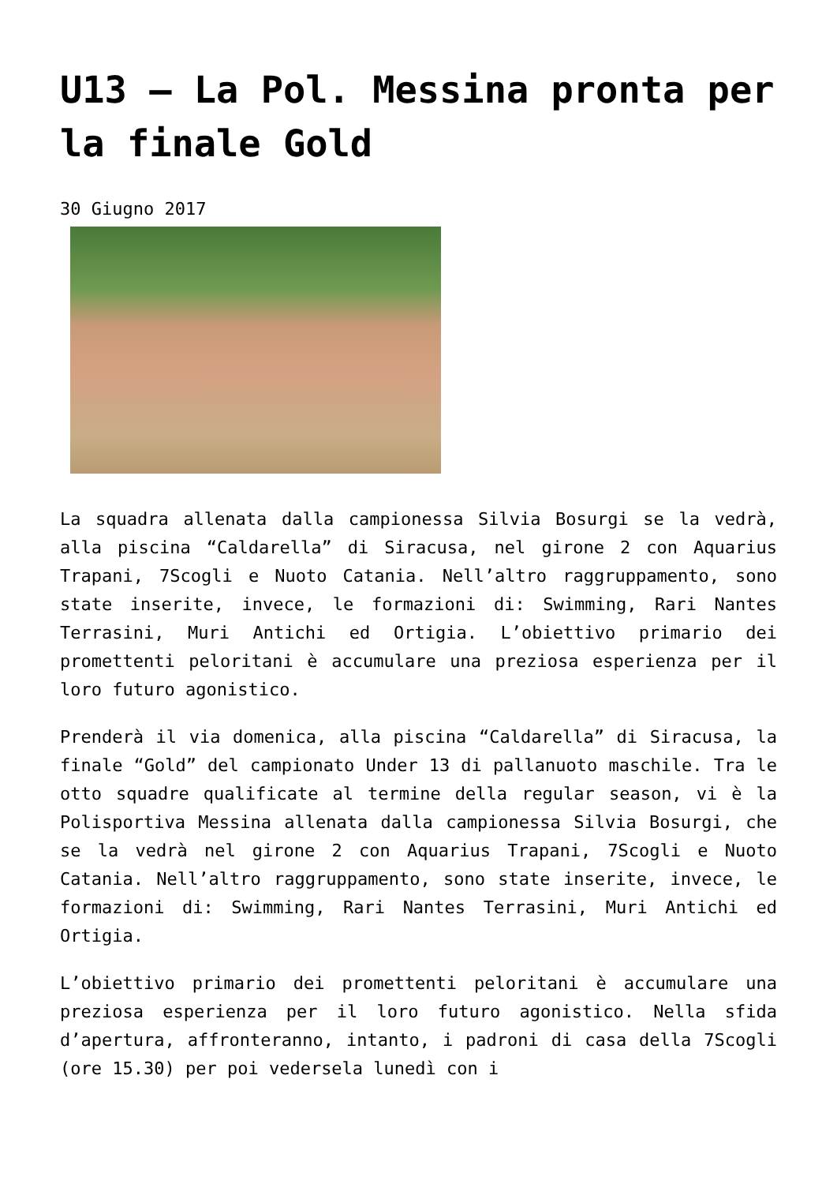U13 – La Pol. Messina pronta per la finale Gold
30 Giugno 2017
La squadra allenata dalla campionessa Silvia Bosurgi se la vedrà, alla piscina “Caldarella” di Siracusa, nel girone 2 con Aquarius Trapani, 7Scogli e Nuoto Catania. Nell’altro raggruppamento, sono state inserite, invece, le formazioni di: Swimming, Rari Nantes Terrasini, Muri Antichi ed Ortigia. L’obiettivo primario dei promettenti peloritani è accumulare una preziosa esperienza per il loro futuro agonistico.
Prenderà il via domenica, alla piscina “Caldarella” di Siracusa, la finale “Gold” del campionato Under 13 di pallanuoto maschile. Tra le otto squadre qualificate al termine della regular season, vi è la Polisportiva Messina allenata dalla campionessa Silvia Bosurgi, che se la vedrà nel girone 2 con Aquarius Trapani, 7Scogli e Nuoto Catania. Nell’altro raggruppamento, sono state inserite, invece, le formazioni di: Swimming, Rari Nantes Terrasini, Muri Antichi ed Ortigia.
L’obiettivo primario dei promettenti peloritani è accumulare una preziosa esperienza per il loro futuro agonistico. Nella sfida d’apertura, affronteranno, intanto, i padroni di casa della 7Scogli (ore 15.30) per poi vedersela lunedì con i